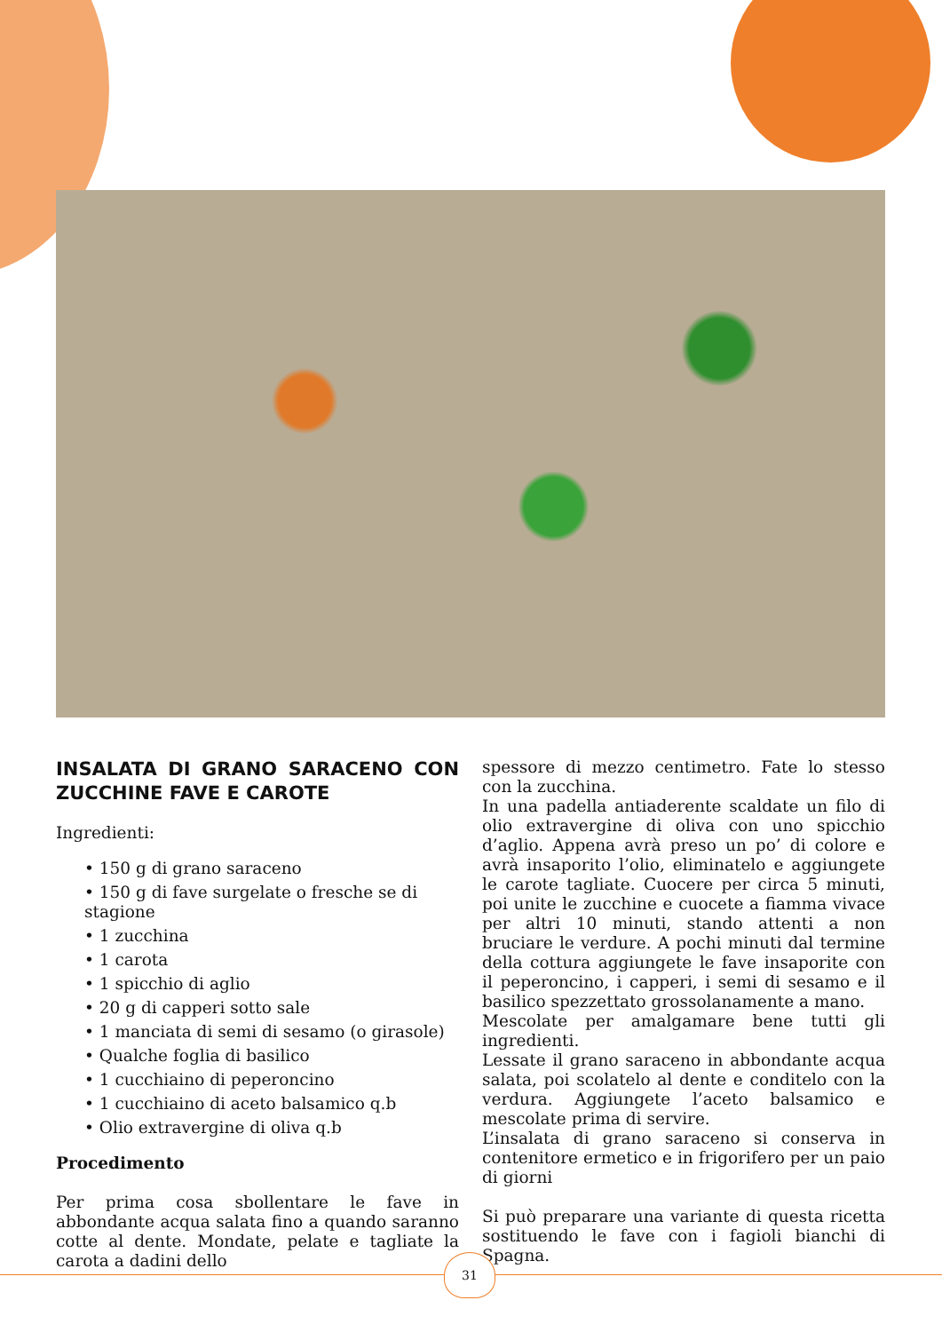INSALATA DI GRANO SARACENO CON ZUCCHINE FAVE E CAROTE
Ingredienti:
• 150 g di grano saraceno
• 150 g di fave surgelate o fresche se di stagione
• 1 zucchina
• 1 carota
• 1 spicchio di aglio
• 20 g di capperi sotto sale
• 1 manciata di semi di sesamo (o girasole)
• Qualche foglia di basilico
• 1 cucchiaino di peperoncino
• 1 cucchiaino di aceto balsamico q.b
• Olio extravergine di oliva q.b
Procedimento
Per prima cosa sbollentare le fave in abbondante acqua salata fino a quando saranno cotte al dente. Mondate, pelate e tagliate la carota a dadini dello
spessore di mezzo centimetro. Fate lo stesso con la zucchina.
In una padella antiaderente scaldate un filo di olio extravergine di oliva con uno spicchio d’aglio. Appena avrà preso un po’ di colore e avrà insaporito l’olio, eliminatelo e aggiungete le carote tagliate. Cuocere per circa 5 minuti, poi unite le zucchine e cuocete a fiamma vivace per altri 10 minuti, stando attenti a non bruciare le verdure. A pochi minuti dal termine della cottura aggiungete le fave insaporite con il peperoncino, i capperi, i semi di sesamo e il basilico spezzettato grossolanamente a mano.
Mescolate per amalgamare bene tutti gli ingredienti.
Lessate il grano saraceno in abbondante acqua salata, poi scolatelo al dente e conditelo con la verdura. Aggiungete l’aceto balsamico e mescolate prima di servire.
L’insalata di grano saraceno si conserva in contenitore ermetico e in frigorifero per un paio di giorni
Si può preparare una variante di questa ricetta sostituendo le fave con i fagioli bianchi di Spagna.
31